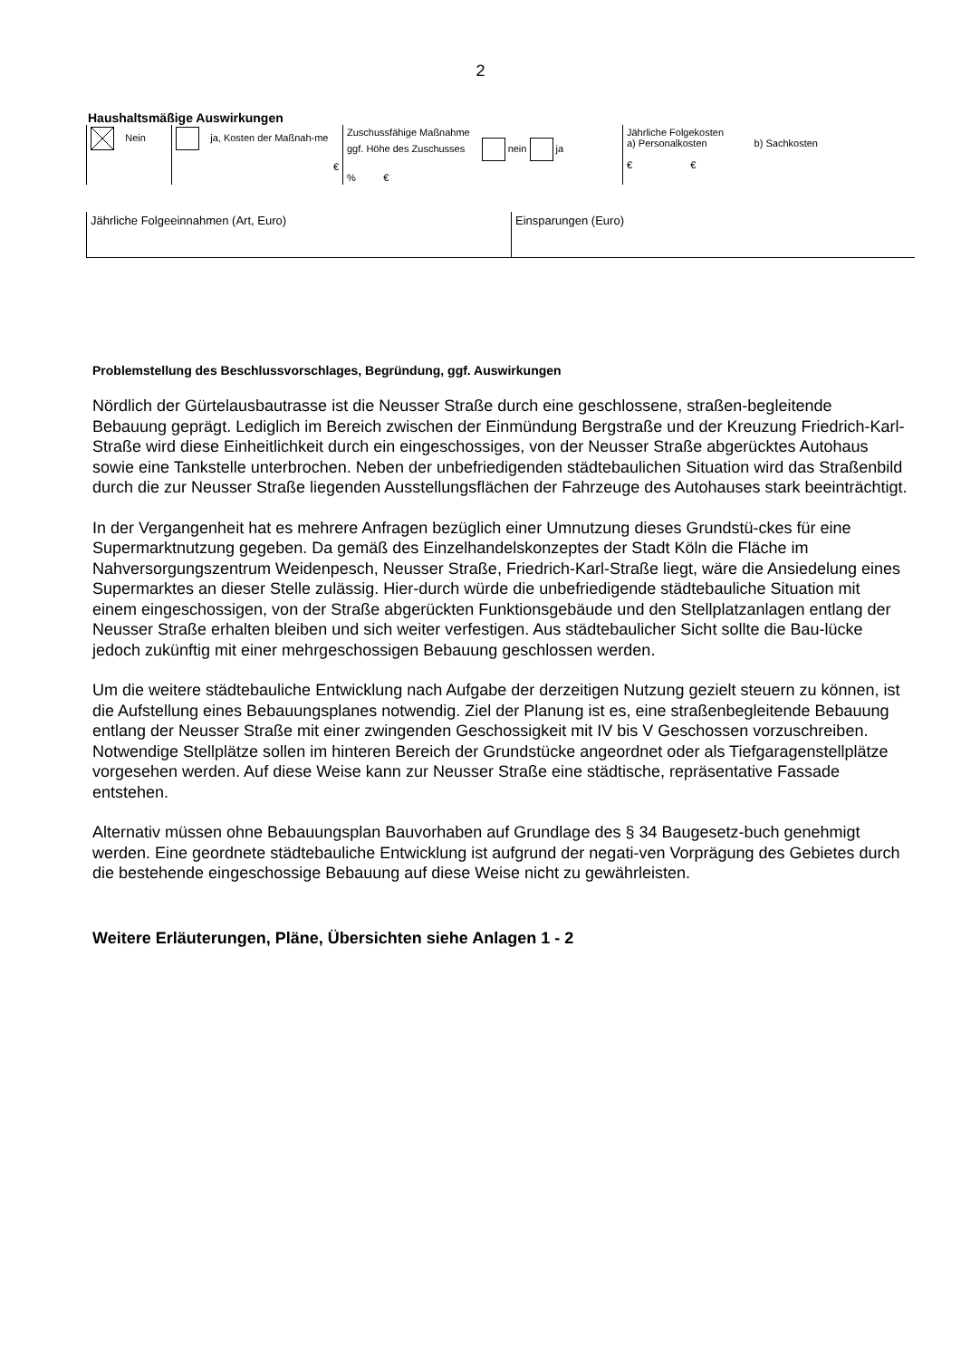2
Haushaltsmäßige Auswirkungen
| Nein | ja, Kosten der Maßnah-me € | Zuschussfähige Maßnahme ggf. Höhe des Zuschusses nein ja % € | Jährliche Folgekosten a) Personalkosten b) Sachkosten € € |
| Jährliche Folgeeinnahmen (Art, Euro) | Einsparungen (Euro) |
Problemstellung des Beschlussvorschlages, Begründung, ggf. Auswirkungen
Nördlich der Gürtelausbautrasse ist die Neusser Straße durch eine geschlossene, straßen-begleitende Bebauung geprägt. Lediglich im Bereich zwischen der Einmündung Bergstraße und der Kreuzung Friedrich-Karl-Straße wird diese Einheitlichkeit durch ein eingeschossiges, von der Neusser Straße abgerücktes Autohaus sowie eine Tankstelle unterbrochen. Neben der unbefriedigenden städtebaulichen Situation wird das Straßenbild durch die zur Neusser Straße liegenden Ausstellungsflächen der Fahrzeuge des Autohauses stark beeinträchtigt.
In der Vergangenheit hat es mehrere Anfragen bezüglich einer Umnutzung dieses Grundstü-ckes für eine Supermarktnutzung gegeben. Da gemäß des Einzelhandelskonzeptes der Stadt Köln die Fläche im Nahversorgungszentrum Weidenpesch, Neusser Straße, Friedrich-Karl-Straße liegt, wäre die Ansiedelung eines Supermarktes an dieser Stelle zulässig. Hier-durch würde die unbefriedigende städtebauliche Situation mit einem eingeschossigen, von der Straße abgerückten Funktionsgebäude und den Stellplatzanlagen entlang der Neusser Straße erhalten bleiben und sich weiter verfestigen. Aus städtebaulicher Sicht sollte die Bau-lücke jedoch zukünftig mit einer mehrgeschossigen Bebauung geschlossen werden.
Um die weitere städtebauliche Entwicklung nach Aufgabe der derzeitigen Nutzung gezielt steuern zu können, ist die Aufstellung eines Bebauungsplanes notwendig. Ziel der Planung ist es, eine straßenbegleitende Bebauung entlang der Neusser Straße mit einer zwingenden Geschossigkeit mit IV bis V Geschossen vorzuschreiben. Notwendige Stellplätze sollen im hinteren Bereich der Grundstücke angeordnet oder als Tiefgaragenstellplätze vorgesehen werden. Auf diese Weise kann zur Neusser Straße eine städtische, repräsentative Fassade entstehen.
Alternativ müssen ohne Bebauungsplan Bauvorhaben auf Grundlage des § 34 Baugesetz-buch genehmigt werden. Eine geordnete städtebauliche Entwicklung ist aufgrund der negati-ven Vorprägung des Gebietes durch die bestehende eingeschossige Bebauung auf diese Weise nicht zu gewährleisten.
Weitere Erläuterungen, Pläne, Übersichten siehe Anlagen 1 - 2